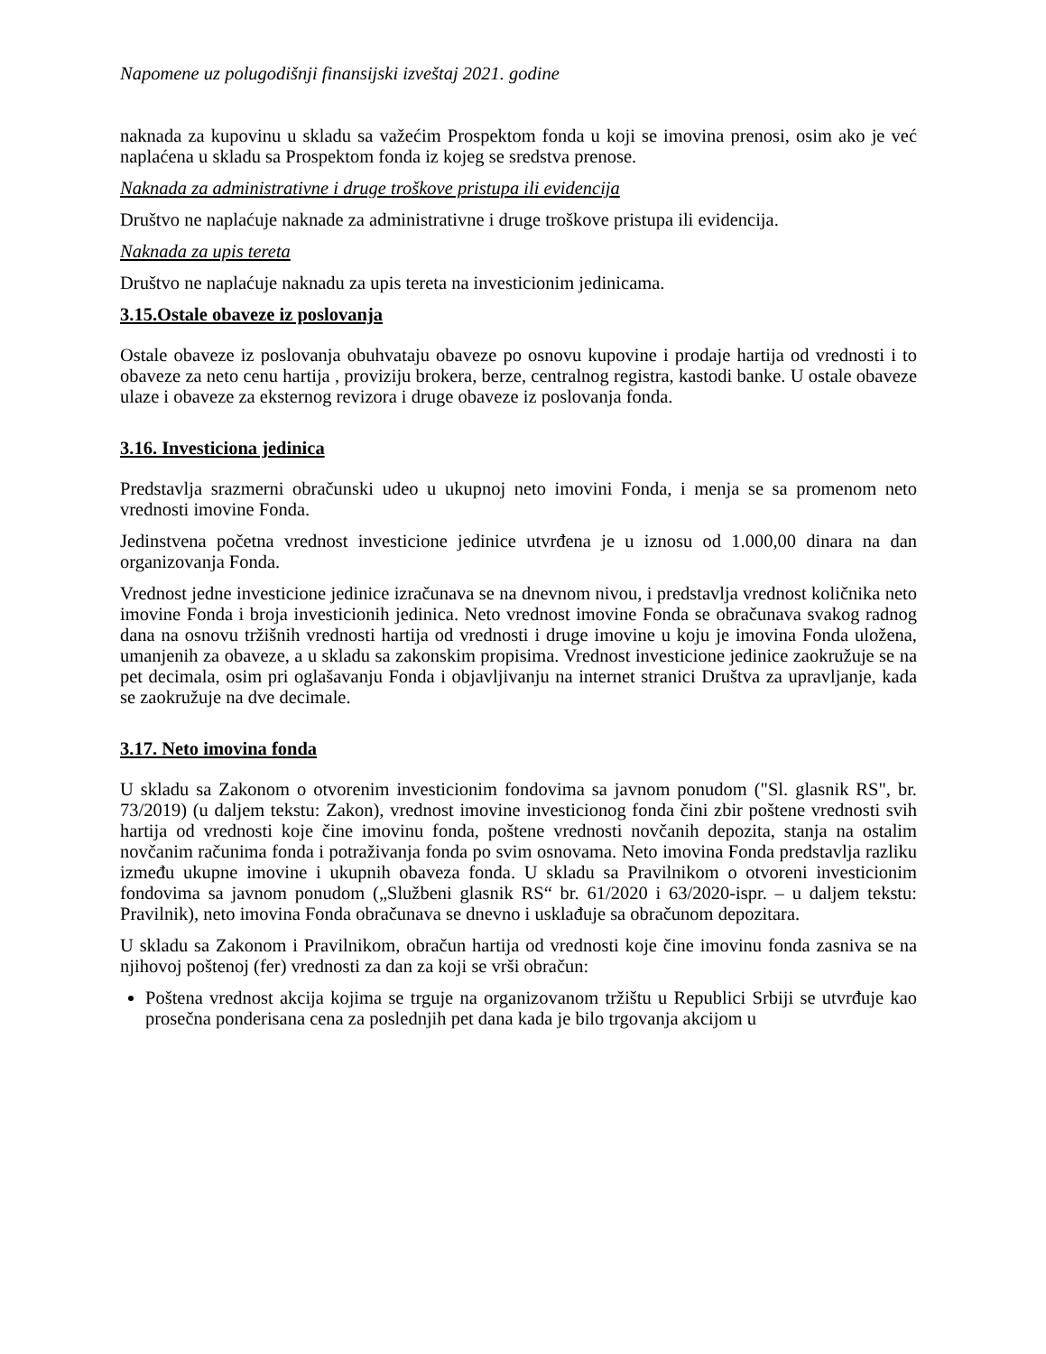Napomene uz polugodišnji finansijski izveštaj 2021. godine
naknada za kupovinu u skladu sa važećim Prospektom fonda u koji se imovina prenosi, osim ako je već naplaćena u skladu sa Prospektom fonda iz kojeg se sredstva prenose.
Naknada za administrativne i druge troškove pristupa ili evidencija
Društvo ne naplaćuje naknade za administrativne i druge troškove pristupa ili evidencija.
Naknada za upis tereta
Društvo ne naplaćuje naknadu za upis tereta na investicionim jedinicama.
3.15.Ostale obaveze iz poslovanja
Ostale obaveze iz poslovanja obuhvataju obaveze po osnovu kupovine i prodaje hartija od vrednosti i to obaveze za neto cenu hartija , proviziju brokera, berze, centralnog registra, kastodi banke. U ostale obaveze ulaze i obaveze za eksternog revizora i druge obaveze iz poslovanja fonda.
3.16. Investiciona jedinica
Predstavlja srazmerni obračunski udeo u ukupnoj neto imovini Fonda, i menja se sa promenom neto vrednosti imovine Fonda.
Jedinstvena početna vrednost investicione jedinice utvrđena je u iznosu od 1.000,00 dinara na dan organizovanja Fonda.
Vrednost jedne investicione jedinice izračunava se na dnevnom nivou, i predstavlja vrednost količnika neto imovine Fonda i broja investicionih jedinica. Neto vrednost imovine Fonda se obračunava svakog radnog dana na osnovu tržišnih vrednosti hartija od vrednosti i druge imovine u koju je imovina Fonda uložena, umanjenih za obaveze, a u skladu sa zakonskim propisima. Vrednost investicione jedinice zaokružuje se na pet decimala, osim pri oglašavanju Fonda i objavljivanju na internet stranici Društva za upravljanje, kada se zaokružuje na dve decimale.
3.17. Neto imovina fonda
U skladu sa Zakonom o otvorenim investicionim fondovima sa javnom ponudom ("Sl. glasnik RS", br. 73/2019) (u daljem tekstu: Zakon), vrednost imovine investicionog fonda čini zbir poštene vrednosti svih hartija od vrednosti koje čine imovinu fonda, poštene vrednosti novčanih depozita, stanja na ostalim novčanim računima fonda i potraživanja fonda po svim osnovama. Neto imovina Fonda predstavlja razliku između ukupne imovine i ukupnih obaveza fonda. U skladu sa Pravilnikom o otvoreni investicionim fondovima sa javnom ponudom („Službeni glasnik RS“ br. 61/2020 i 63/2020-ispr. – u daljem tekstu: Pravilnik), neto imovina Fonda obračunava se dnevno i usklađuje sa obračunom depozitara.
U skladu sa Zakonom i Pravilnikom, obračun hartija od vrednosti koje čine imovinu fonda zasniva se na njihovoj poštenoj (fer) vrednosti za dan za koji se vrši obračun:
Poštena vrednost akcija kojima se trguje na organizovanom tržištu u Republici Srbiji se utvrđuje kao prosečna ponderisana cena za poslednjih pet dana kada je bilo trgovanja akcijom u